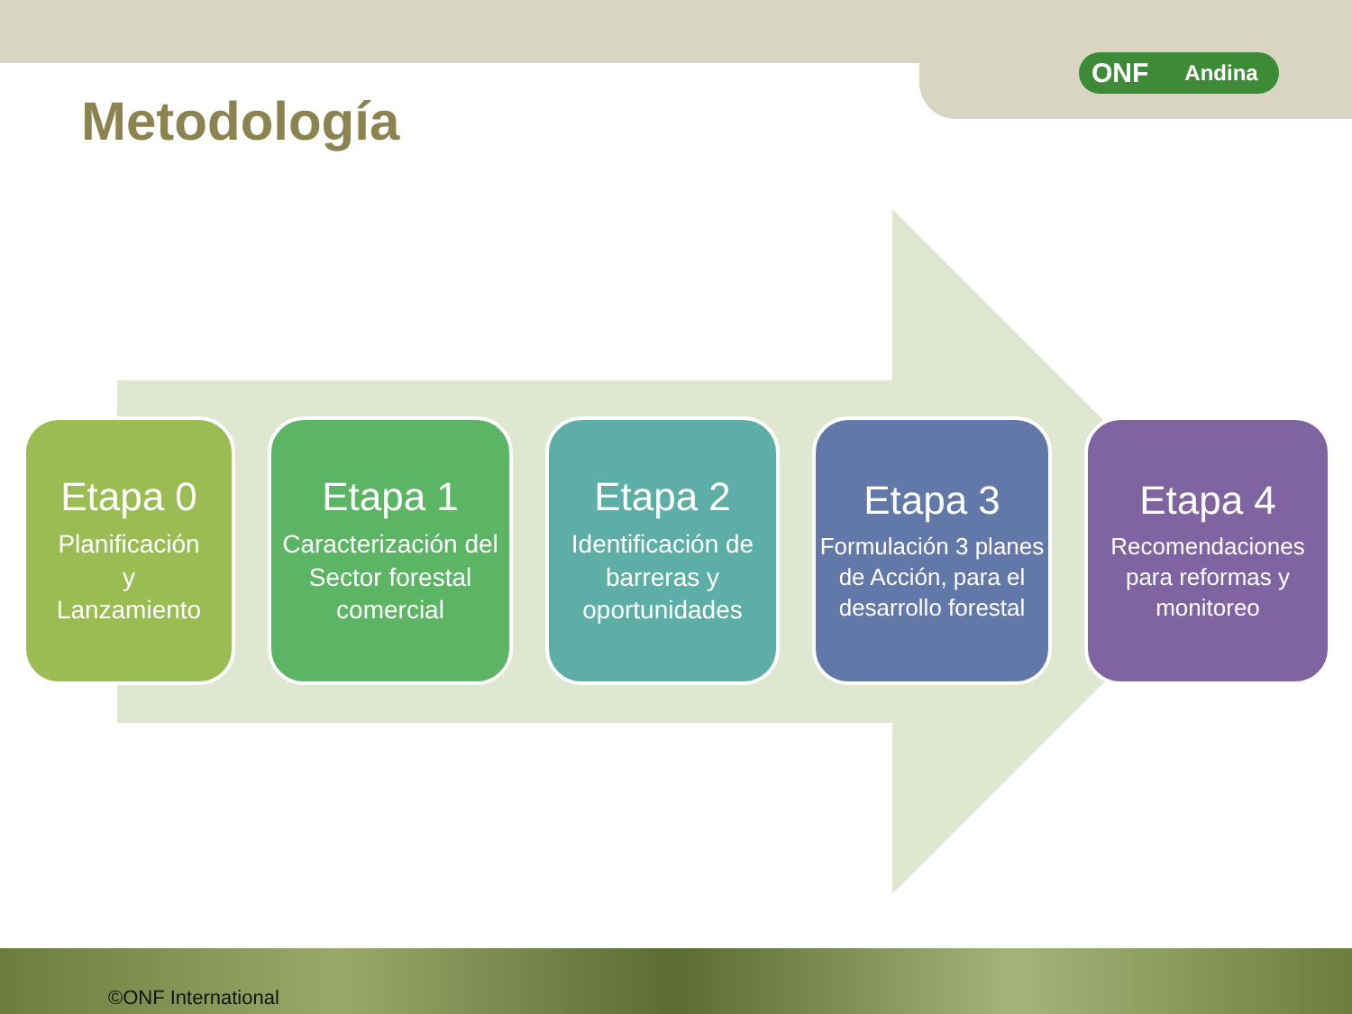ONF Andina
Metodología
Etapa 0
Planificación
y
Lanzamiento
Etapa 1
Caracterización del Sector forestal comercial
Etapa 2
Identificación de barreras y oportunidades
Etapa 3
Formulación 3 planes de Acción, para el desarrollo forestal
Etapa 4
Recomendaciones para reformas y monitoreo
©ONF International